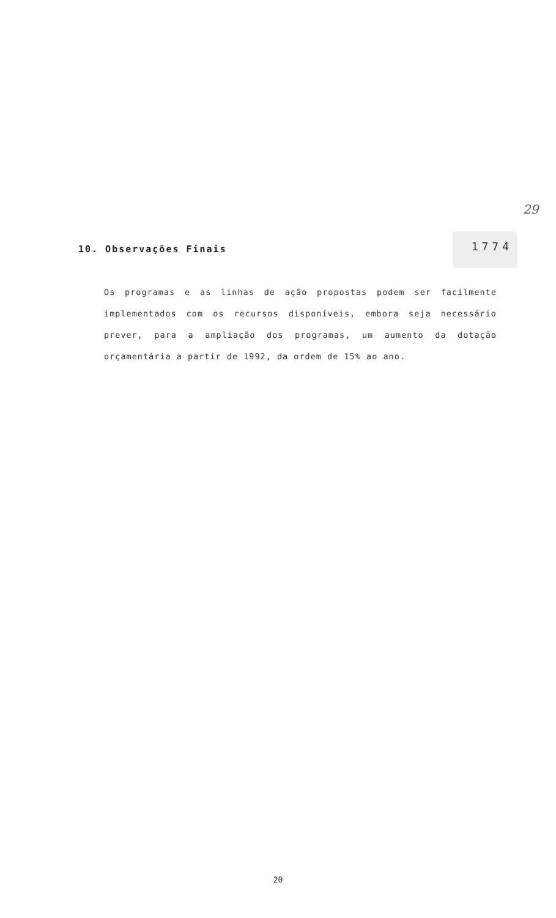29
10. Observações Finais
1774
Os programas e as linhas de ação propostas podem ser facilmente implementados com os recursos disponíveis, embora seja necessário prever, para a ampliação dos programas, um aumento da dotação orçamentária a partir de 1992, da ordem de 15% ao ano.
20